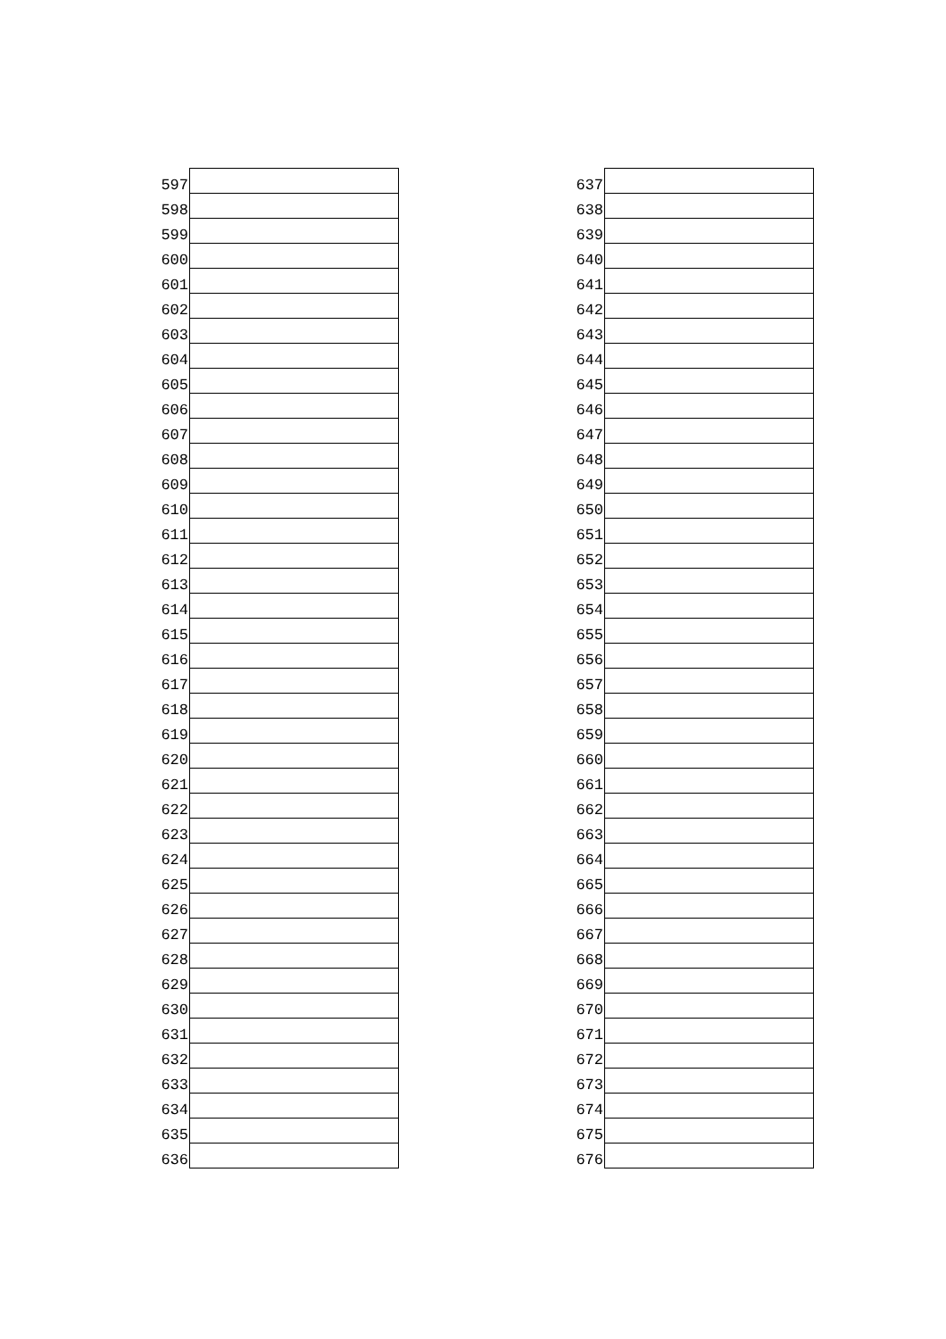| 597 | |
| 598 | |
| 599 | |
| 600 | |
| 601 | |
| 602 | |
| 603 | |
| 604 | |
| 605 | |
| 606 | |
| 607 | |
| 608 | |
| 609 | |
| 610 | |
| 611 | |
| 612 | |
| 613 | |
| 614 | |
| 615 | |
| 616 | |
| 617 | |
| 618 | |
| 619 | |
| 620 | |
| 621 | |
| 622 | |
| 623 | |
| 624 | |
| 625 | |
| 626 | |
| 627 | |
| 628 | |
| 629 | |
| 630 | |
| 631 | |
| 632 | |
| 633 | |
| 634 | |
| 635 | |
| 636 | |
| 637 | |
| 638 | |
| 639 | |
| 640 | |
| 641 | |
| 642 | |
| 643 | |
| 644 | |
| 645 | |
| 646 | |
| 647 | |
| 648 | |
| 649 | |
| 650 | |
| 651 | |
| 652 | |
| 653 | |
| 654 | |
| 655 | |
| 656 | |
| 657 | |
| 658 | |
| 659 | |
| 660 | |
| 661 | |
| 662 | |
| 663 | |
| 664 | |
| 665 | |
| 666 | |
| 667 | |
| 668 | |
| 669 | |
| 670 | |
| 671 | |
| 672 | |
| 673 | |
| 674 | |
| 675 | |
| 676 | |